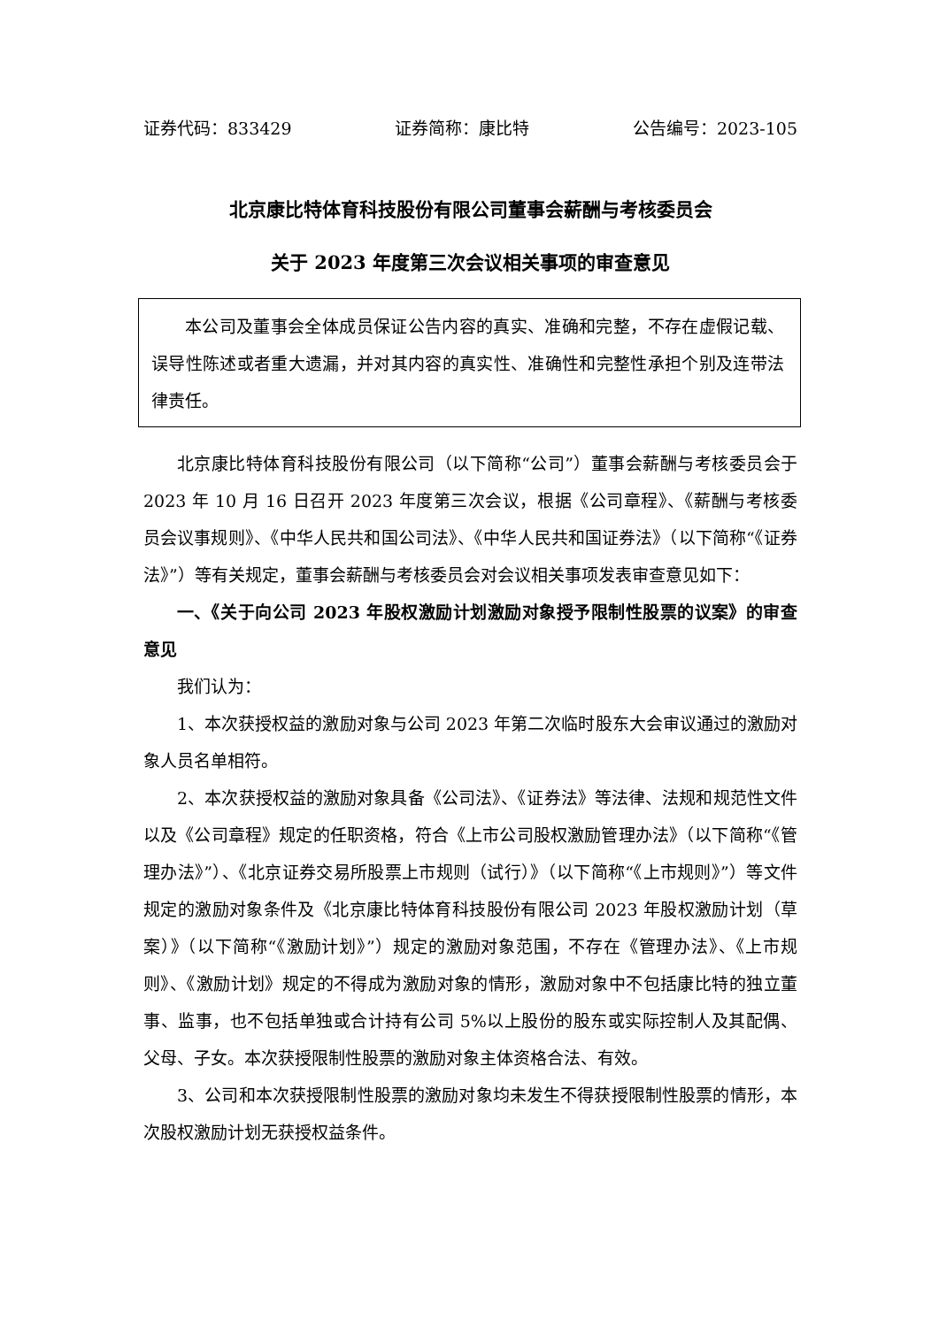证券代码：833429 证券简称：康比特 公告编号：2023-105
北京康比特体育科技股份有限公司董事会薪酬与考核委员会
关于 2023 年度第三次会议相关事项的审查意见
本公司及董事会全体成员保证公告内容的真实、准确和完整，不存在虚假记载、误导性陈述或者重大遗漏，并对其内容的真实性、准确性和完整性承担个别及连带法律责任。
北京康比特体育科技股份有限公司（以下简称“公司”）董事会薪酬与考核委员会于 2023 年 10 月 16 日召开 2023 年度第三次会议，根据《公司章程》、《薪酬与考核委员会议事规则》、《中华人民共和国公司法》、《中华人民共和国证券法》（以下简称“《证券法》”）等有关规定，董事会薪酬与考核委员会对会议相关事项发表审查意见如下：
一、《关于向公司 2023 年股权激励计划激励对象授予限制性股票的议案》的审查意见
我们认为：
1、本次获授权益的激励对象与公司 2023 年第二次临时股东大会审议通过的激励对象人员名单相符。
2、本次获授权益的激励对象具备《公司法》、《证券法》等法律、法规和规范性文件以及《公司章程》规定的任职资格，符合《上市公司股权激励管理办法》（以下简称“《管理办法》”）、《北京证券交易所股票上市规则（试行）》（以下简称“《上市规则》”）等文件规定的激励对象条件及《北京康比特体育科技股份有限公司 2023 年股权激励计划（草案）》（以下简称“《激励计划》”）规定的激励对象范围，不存在《管理办法》、《上市规则》、《激励计划》规定的不得成为激励对象的情形，激励对象中不包括康比特的独立董事、监事，也不包括单独或合计持有公司 5%以上股份的股东或实际控制人及其配偶、父母、子女。本次获授限制性股票的激励对象主体资格合法、有效。
3、公司和本次获授限制性股票的激励对象均未发生不得获授限制性股票的情形，本次股权激励计划无获授权益条件。